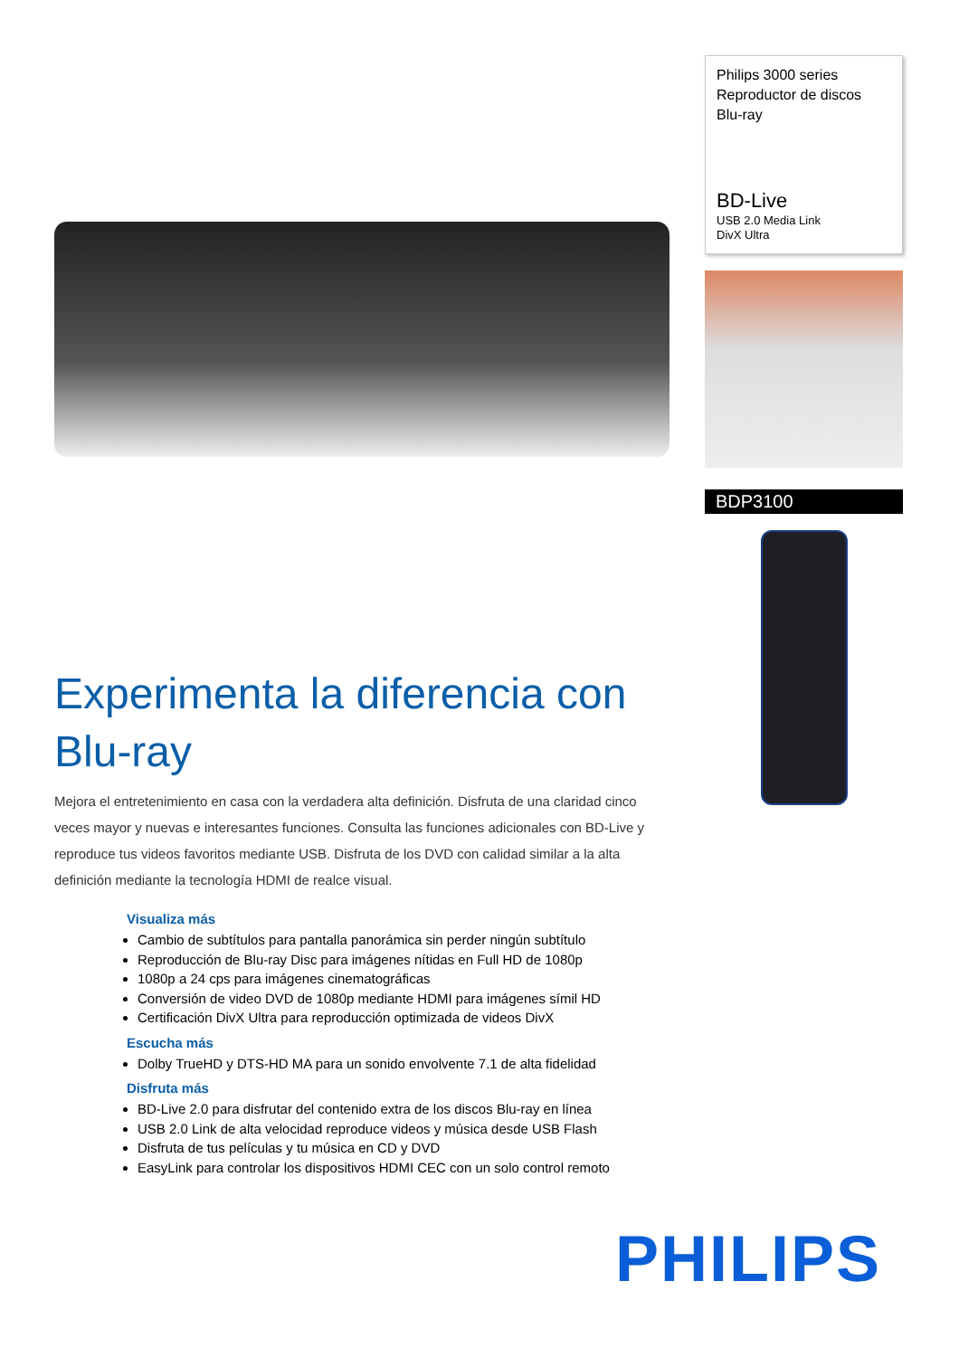Experimenta la diferencia con Blu-ray
Mejora el entretenimiento en casa con la verdadera alta definición. Disfruta de una claridad cinco veces mayor y nuevas e interesantes funciones. Consulta las funciones adicionales con BD-Live y reproduce tus videos favoritos mediante USB. Disfruta de los DVD con calidad similar a la alta definición mediante la tecnología HDMI de realce visual.
Visualiza más
Cambio de subtítulos para pantalla panorámica sin perder ningún subtítulo
Reproducción de Blu-ray Disc para imágenes nítidas en Full HD de 1080p
1080p a 24 cps para imágenes cinematográficas
Conversión de video DVD de 1080p mediante HDMI para imágenes símil HD
Certificación DivX Ultra para reproducción optimizada de videos DivX
Escucha más
Dolby TrueHD y DTS-HD MA para un sonido envolvente 7.1 de alta fidelidad
Disfruta más
BD-Live 2.0 para disfrutar del contenido extra de los discos Blu-ray en línea
USB 2.0 Link de alta velocidad reproduce videos y música desde USB Flash
Disfruta de tus películas y tu música en CD y DVD
EasyLink para controlar los dispositivos HDMI CEC con un solo control remoto
Philips 3000 series
Reproductor de discos
Blu-ray
BD-Live
USB 2.0 Media Link
DivX Ultra
BDP3100
PHILIPS